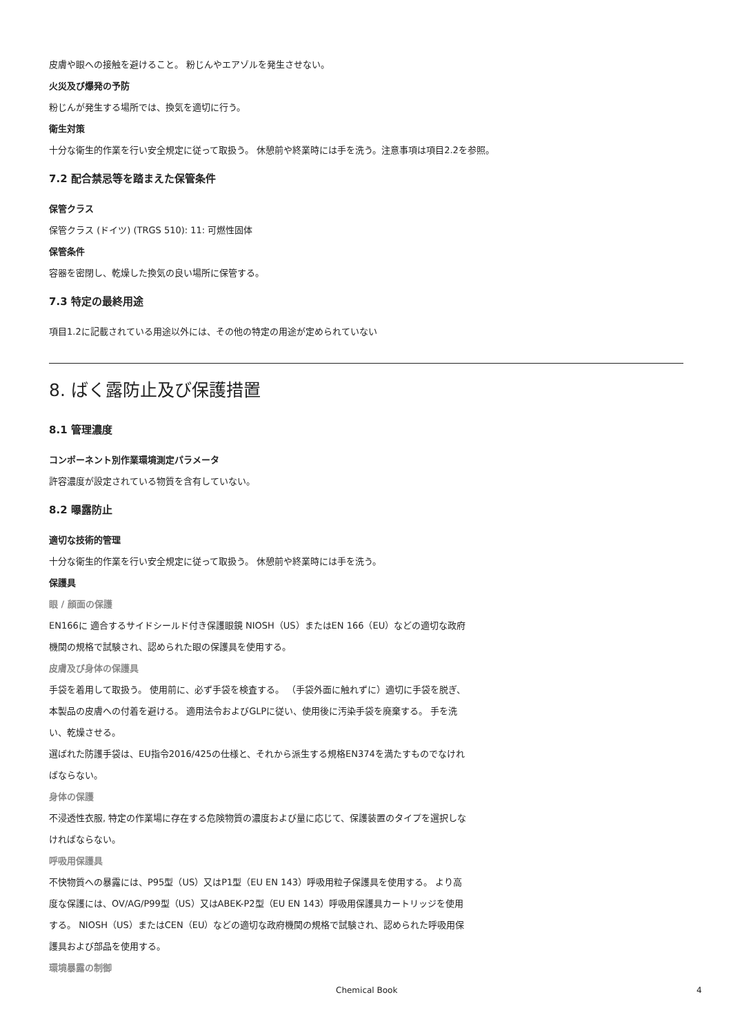皮膚や眼への接触を避けること。 粉じんやエアゾルを発生させない。
火災及び爆発の予防
粉じんが発生する場所では、換気を適切に行う。
衛生対策
十分な衛生的作業を行い安全規定に従って取扱う。 休憩前や終業時には手を洗う。注意事項は項目2.2を参照。
7.2 配合禁忌等を踏まえた保管条件
保管クラス
保管クラス (ドイツ) (TRGS 510): 11: 可燃性固体
保管条件
容器を密閉し、乾燥した換気の良い場所に保管する。
7.3 特定の最終用途
項目1.2に記載されている用途以外には、その他の特定の用途が定められていない
8. ばく露防止及び保護措置
8.1 管理濃度
コンポーネント別作業環境測定パラメータ
許容濃度が設定されている物質を含有していない。
8.2 曝露防止
適切な技術的管理
十分な衛生的作業を行い安全規定に従って取扱う。 休憩前や終業時には手を洗う。
保護具
眼 / 顔面の保護
EN166に 適合するサイドシールド付き保護眼鏡 NIOSH（US）またはEN 166（EU）などの適切な政府機関の規格で試験され、認められた眼の保護具を使用する。
皮膚及び身体の保護具
手袋を着用して取扱う。 使用前に、必ず手袋を検査する。 （手袋外面に触れずに）適切に手袋を脱ぎ、本製品の皮膚への付着を避ける。 適用法令およびGLPに従い、使用後に汚染手袋を廃棄する。 手を洗い、乾燥させる。
選ばれた防護手袋は、EU指令2016/425の仕様と、それから派生する規格EN374を満たすものでなければならない。
身体の保護
不浸透性衣服, 特定の作業場に存在する危険物質の濃度および量に応じて、保護装置のタイプを選択しなければならない。
呼吸用保護具
不快物質への暴露には、P95型（US）又はP1型（EU EN 143）呼吸用粒子保護具を使用する。 より高度な保護には、OV/AG/P99型（US）又はABEK-P2型（EU EN 143）呼吸用保護具カートリッジを使用する。 NIOSH（US）またはCEN（EU）などの適切な政府機関の規格で試験され、認められた呼吸用保護具および部品を使用する。
環境暴露の制御
Chemical Book 4